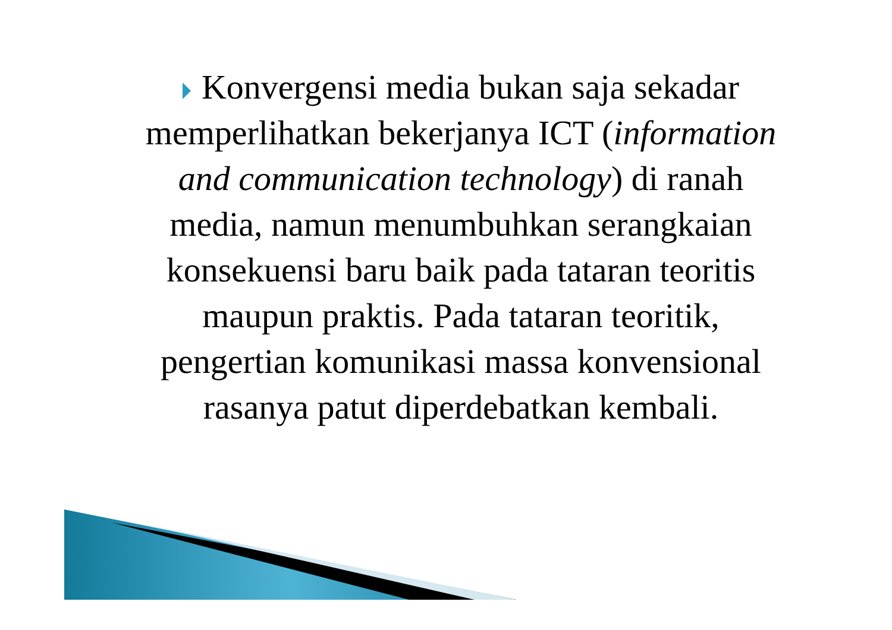Konvergensi media bukan saja sekadar memperlihatkan bekerjanya ICT (information and communication technology) di ranah media, namun menumbuhkan serangkaian konsekuensi baru baik pada tataran teoritis maupun praktis. Pada tataran teoritik, pengertian komunikasi massa konvensional rasanya patut diperdebatkan kembali.